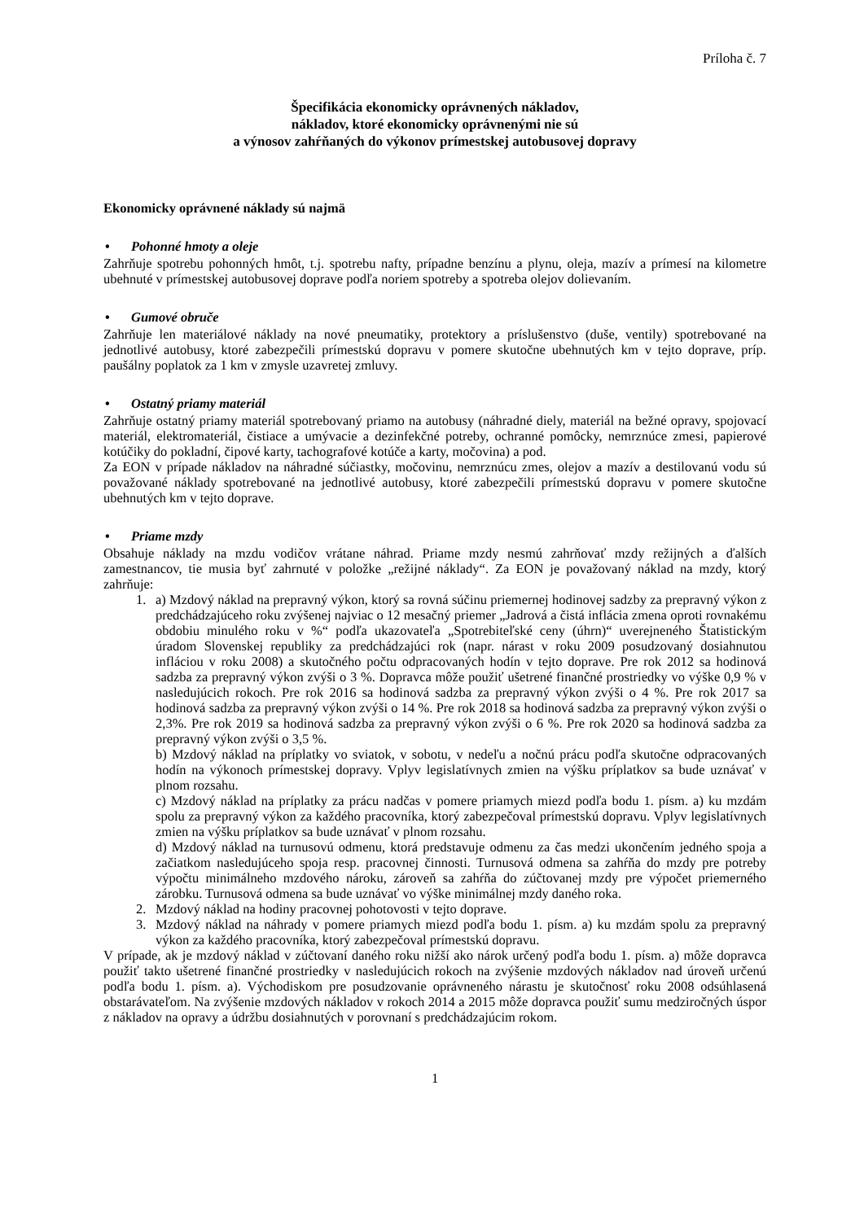Príloha č. 7
Špecifikácia ekonomicky oprávnených nákladov,
nákladov, ktoré ekonomicky oprávnenými nie sú
a výnosov zahŕňaných do výkonov prímestskej autobusovej dopravy
Ekonomicky oprávnené náklady sú najmä
• Pohonné hmoty a oleje
Zahrňuje spotrebu pohonných hmôt, t.j. spotrebu nafty, prípadne benzínu a plynu, oleja, mazív a prímesí na kilometre ubehnuté v prímestskej autobusovej doprave podľa noriem spotreby a spotreba olejov dolievaním.
• Gumové obruče
Zahrňuje len materiálové náklady na nové pneumatiky, protektory a príslušenstvo (duše, ventily) spotrebované na jednotlivé autobusy, ktoré zabezpečili prímestskú dopravu v pomere skutočne ubehnutých km v tejto doprave, príp. paušálny poplatok za 1 km v zmysle uzavretej zmluvy.
• Ostatný priamy materiál
Zahrňuje ostatný priamy materiál spotrebovaný priamo na autobusy (náhradné diely, materiál na bežné opravy, spojovací materiál, elektromateriál, čistiace a umývacie a dezinfekčné potreby, ochranné pomôcky, nemrznúce zmesi, papierové kotúčiky do pokladní, čipové karty, tachografové kotúče a karty, močovina) a pod.
Za EON v prípade nákladov na náhradné súčiastky, močovinu, nemrznúcu zmes, olejov a mazív a destilovanú vodu sú považované náklady spotrebované na jednotlivé autobusy, ktoré zabezpečili prímestskú dopravu v pomere skutočne ubehnutých km v tejto doprave.
• Priame mzdy
Obsahuje náklady na mzdu vodičov vrátane náhrad. Priame mzdy nesmú zahrňovať mzdy režijných a ďalších zamestnancov, tie musia byť zahrnuté v položke „režijné náklady“. Za EON je považovaný náklad na mzdy, ktorý zahrňuje:
1. a) Mzdový náklad na prepravný výkon, ktorý sa rovná súčinu priemernej hodinovej sadzby za prepravný výkon z predchádzajúceho roku zvýšenej najviac o 12 mesačný priemer „Jadrová a čistá inflácia zmena oproti rovnakému obdobiu minulého roku v %“ podľa ukazovateľa „Spotrebiteľské ceny (úhrn)“ uverejneného Štatistickým úradom Slovenskej republiky za predchádzajúci rok (napr. nárast v roku 2009 posudzovaný dosiahnutou infláciou v roku 2008) a skutočného počtu odpracovaných hodín v tejto doprave. Pre rok 2012 sa hodinová sadzba za prepravný výkon zvýši o 3 %. Dopravca môže použiť ušetrené finančné prostriedky vo výške 0,9 % v nasledujúcich rokoch. Pre rok 2016 sa hodinová sadzba za prepravný výkon zvýši o 4 %. Pre rok 2017 sa hodinová sadzba za prepravný výkon zvýši o 14 %. Pre rok 2018 sa hodinová sadzba za prepravný výkon zvýši o 2,3%. Pre rok 2019 sa hodinová sadzba za prepravný výkon zvýši o 6 %. Pre rok 2020 sa hodinová sadzba za prepravný výkon zvýši o 3,5 %.
b) Mzdový náklad na príplatky vo sviatok, v sobotu, v nedeľu a nočnú prácu podľa skutočne odpracovaných hodín na výkonoch prímestskej dopravy. Vplyv legislatívnych zmien na výšku príplatkov sa bude uznávať v plnom rozsahu.
c) Mzdový náklad na príplatky za prácu nadčas v pomere priamych miezd podľa bodu 1. písm. a) ku mzdám spolu za prepravný výkon za každého pracovníka, ktorý zabezpečoval prímestskú dopravu. Vplyv legislatívnych zmien na výšku príplatkov sa bude uznávať v plnom rozsahu.
d) Mzdový náklad na turnusovú odmenu, ktorá predstavuje odmenu za čas medzi ukončením jedného spoja a začiatkom nasledujúceho spoja resp. pracovnej činnosti. Turnusová odmena sa zahŕňa do mzdy pre potreby výpočtu minimálneho mzdového nároku, zároveň sa zahŕňa do zúčtovanej mzdy pre výpočet priemerného zárobku. Turnusová odmena sa bude uznávať vo výške minimálnej mzdy daného roka.
2. Mzdový náklad na hodiny pracovnej pohotovosti v tejto doprave.
3. Mzdový náklad na náhrady v pomere priamych miezd podľa bodu 1. písm. a) ku mzdám spolu za prepravný výkon za každého pracovníka, ktorý zabezpečoval prímestskú dopravu.
V prípade, ak je mzdový náklad v zúčtovaní daného roku nižší ako nárok určený podľa bodu 1. písm. a) môže dopravca použiť takto ušetrené finančné prostriedky v nasledujúcich rokoch na zvýšenie mzdových nákladov nad úroveň určenú podľa bodu 1. písm. a). Východiskom pre posudzovanie oprávneného nárastu je skutočnosť roku 2008 odsúhlasená obstarávateľom. Na zvýšenie mzdových nákladov v rokoch 2014 a 2015 môže dopravca použiť sumu medziročných úspor z nákladov na opravy a údržbu dosiahnutých v porovnaní s predchádzajúcim rokom.
1